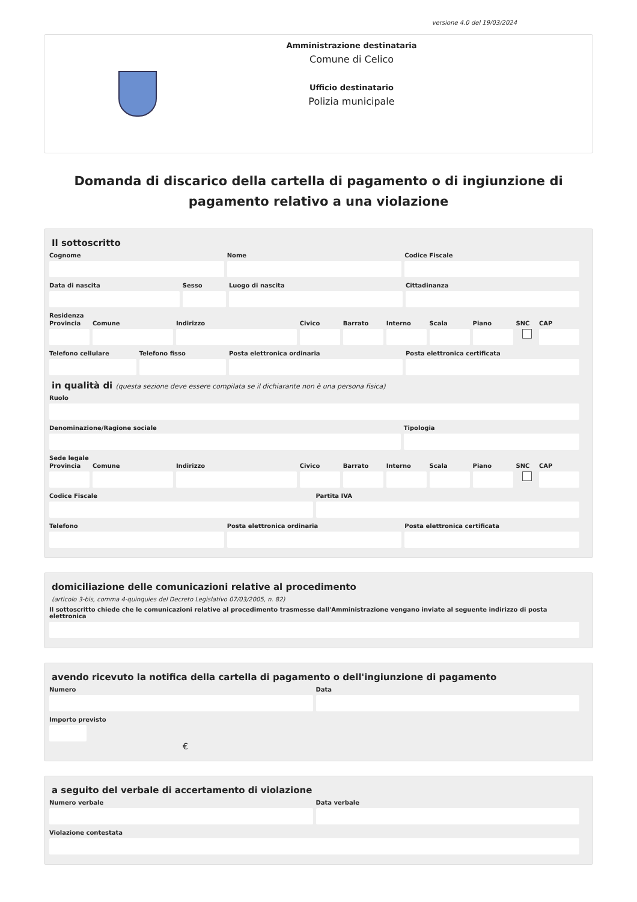versione 4.0 del 19/03/2024
Amministrazione destinataria
Comune di Celico
Ufficio destinatario
Polizia municipale
Domanda di discarico della cartella di pagamento o di ingiunzione di pagamento relativo a una violazione
Il sottoscritto
Cognome Nome Codice Fiscale
Data di nascita Sesso Luogo di nascita Cittadinanza
Residenza
Provincia Comune Indirizzo Civico Barrato Interno Scala Piano SNC CAP
Telefono cellulare Telefono fisso Posta elettronica ordinaria Posta elettronica certificata
in qualità di (questa sezione deve essere compilata se il dichiarante non è una persona fisica)
Ruolo
Denominazione/Ragione sociale Tipologia
Sede legale
Provincia Comune Indirizzo Civico Barrato Interno Scala Piano SNC CAP
Codice Fiscale Partita IVA
Telefono Posta elettronica ordinaria Posta elettronica certificata
domiciliazione delle comunicazioni relative al procedimento
(articolo 3-bis, comma 4-quinquies del Decreto Legislativo 07/03/2005, n. 82)
Il sottoscritto chiede che le comunicazioni relative al procedimento trasmesse dall'Amministrazione vengano inviate al seguente indirizzo di posta elettronica
avendo ricevuto la notifica della cartella di pagamento o dell'ingiunzione di pagamento
Numero Data
Importo previsto
€
a seguito del verbale di accertamento di violazione
Numero verbale Data verbale
Violazione contestata